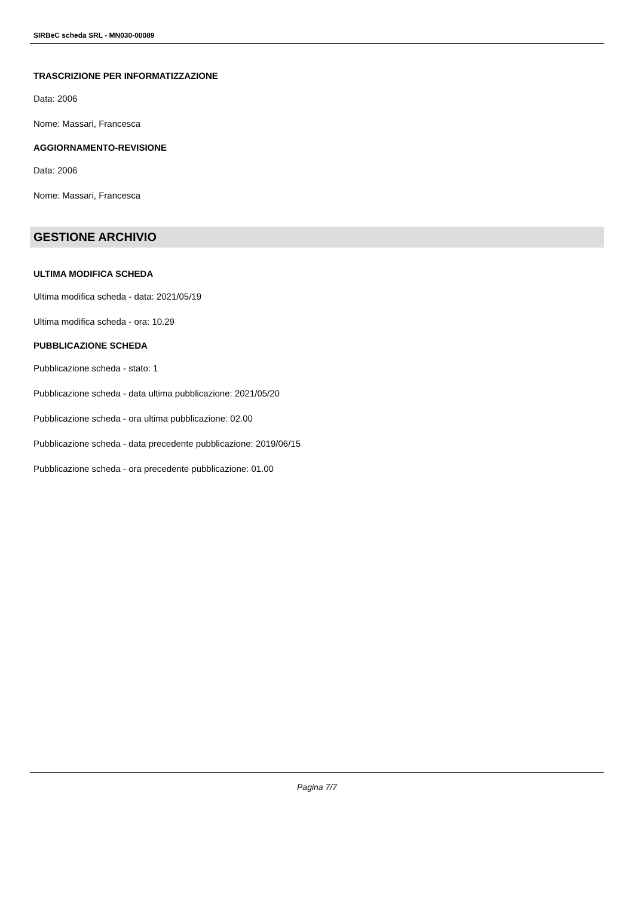SIRBeC scheda SRL - MN030-00089
TRASCRIZIONE PER INFORMATIZZAZIONE
Data: 2006
Nome: Massari, Francesca
AGGIORNAMENTO-REVISIONE
Data: 2006
Nome: Massari, Francesca
GESTIONE ARCHIVIO
ULTIMA MODIFICA SCHEDA
Ultima modifica scheda - data: 2021/05/19
Ultima modifica scheda - ora: 10.29
PUBBLICAZIONE SCHEDA
Pubblicazione scheda - stato: 1
Pubblicazione scheda - data ultima pubblicazione: 2021/05/20
Pubblicazione scheda - ora ultima pubblicazione: 02.00
Pubblicazione scheda - data precedente pubblicazione: 2019/06/15
Pubblicazione scheda - ora precedente pubblicazione: 01.00
Pagina 7/7